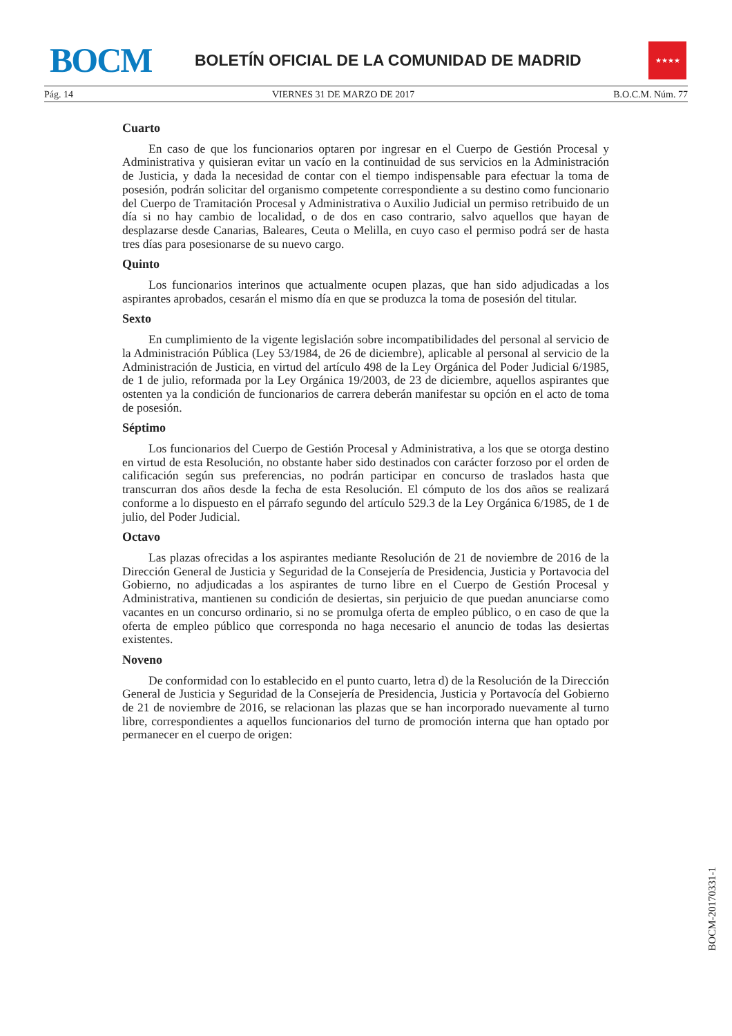BOCM
BOLETÍN OFICIAL DE LA COMUNIDAD DE MADRID
★★★★
Pág. 14 VIERNES 31 DE MARZO DE 2017 B.O.C.M. Núm. 77
Cuarto
En caso de que los funcionarios optaren por ingresar en el Cuerpo de Gestión Procesal y Administrativa y quisieran evitar un vacío en la continuidad de sus servicios en la Administración de Justicia, y dada la necesidad de contar con el tiempo indispensable para efectuar la toma de posesión, podrán solicitar del organismo competente correspondiente a su destino como funcionario del Cuerpo de Tramitación Procesal y Administrativa o Auxilio Judicial un permiso retribuido de un día si no hay cambio de localidad, o de dos en caso contrario, salvo aquellos que hayan de desplazarse desde Canarias, Baleares, Ceuta o Melilla, en cuyo caso el permiso podrá ser de hasta tres días para posesionarse de su nuevo cargo.
Quinto
Los funcionarios interinos que actualmente ocupen plazas, que han sido adjudicadas a los aspirantes aprobados, cesarán el mismo día en que se produzca la toma de posesión del titular.
Sexto
En cumplimiento de la vigente legislación sobre incompatibilidades del personal al servicio de la Administración Pública (Ley 53/1984, de 26 de diciembre), aplicable al personal al servicio de la Administración de Justicia, en virtud del artículo 498 de la Ley Orgánica del Poder Judicial 6/1985, de 1 de julio, reformada por la Ley Orgánica 19/2003, de 23 de diciembre, aquellos aspirantes que ostenten ya la condición de funcionarios de carrera deberán manifestar su opción en el acto de toma de posesión.
Séptimo
Los funcionarios del Cuerpo de Gestión Procesal y Administrativa, a los que se otorga destino en virtud de esta Resolución, no obstante haber sido destinados con carácter forzoso por el orden de calificación según sus preferencias, no podrán participar en concurso de traslados hasta que transcurran dos años desde la fecha de esta Resolución. El cómputo de los dos años se realizará conforme a lo dispuesto en el párrafo segundo del artículo 529.3 de la Ley Orgánica 6/1985, de 1 de julio, del Poder Judicial.
Octavo
Las plazas ofrecidas a los aspirantes mediante Resolución de 21 de noviembre de 2016 de la Dirección General de Justicia y Seguridad de la Consejería de Presidencia, Justicia y Portavocia del Gobierno, no adjudicadas a los aspirantes de turno libre en el Cuerpo de Gestión Procesal y Administrativa, mantienen su condición de desiertas, sin perjuicio de que puedan anunciarse como vacantes en un concurso ordinario, si no se promulga oferta de empleo público, o en caso de que la oferta de empleo público que corresponda no haga necesario el anuncio de todas las desiertas existentes.
Noveno
De conformidad con lo establecido en el punto cuarto, letra d) de la Resolución de la Dirección General de Justicia y Seguridad de la Consejería de Presidencia, Justicia y Portavocía del Gobierno de 21 de noviembre de 2016, se relacionan las plazas que se han incorporado nuevamente al turno libre, correspondientes a aquellos funcionarios del turno de promoción interna que han optado por permanecer en el cuerpo de origen:
BOCM-20170331-1